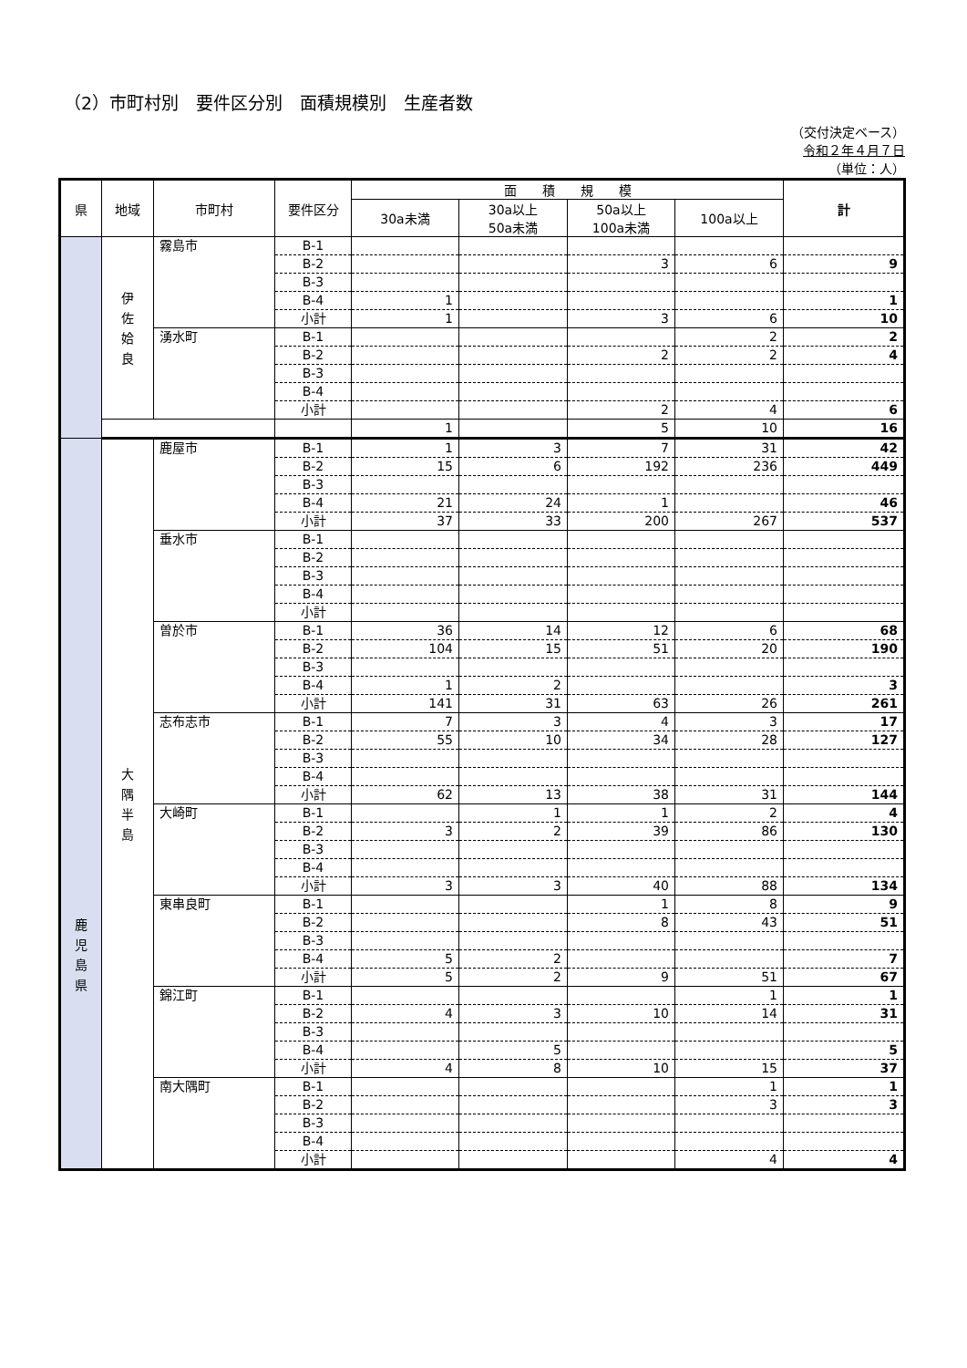（2）市町村別　要件区分別　面積規模別　生産者数
（交付決定ベース）
令和２年４月７日
（単位：人）
| 県 | 地域 | 市町村 | 要件区分 | 面 積 規 模 | | | | 計 |
| --- | --- | --- | --- | --- | --- | --- | --- | --- |
| | | | | 30a未満 | 30a以上 50a未満 | 50a以上 100a未満 | 100a以上 | |
| | 伊 佐 姶 良 | 霧島市 | B-1 | | | | | |
| | | | B-2 | | | 3 | 6 | 9 |
| | | | B-3 | | | | | |
| | | | B-4 | 1 | | | | 1 |
| | | | 小計 | 1 | | 3 | 6 | 10 |
| | | 湧水町 | B-1 | | | | 2 | 2 |
| | | | B-2 | | | 2 | 2 | 4 |
| | | | B-3 | | | | | |
| | | | B-4 | | | | | |
| | | | 小計 | | | 2 | 4 | 6 |
| | | | | 1 | | 5 | 10 | 16 |
| 鹿 児 島 県 | 大 隅 半 島 | 鹿屋市 | B-1 | 1 | 3 | 7 | 31 | 42 |
| | | | B-2 | 15 | 6 | 192 | 236 | 449 |
| | | | B-3 | | | | | |
| | | | B-4 | 21 | 24 | 1 | | 46 |
| | | | 小計 | 37 | 33 | 200 | 267 | 537 |
| | | 垂水市 | B-1 | | | | | |
| | | | B-2 | | | | | |
| | | | B-3 | | | | | |
| | | | B-4 | | | | | |
| | | | 小計 | | | | | |
| | | 曽於市 | B-1 | 36 | 14 | 12 | 6 | 68 |
| | | | B-2 | 104 | 15 | 51 | 20 | 190 |
| | | | B-3 | | | | | |
| | | | B-4 | 1 | 2 | | | 3 |
| | | | 小計 | 141 | 31 | 63 | 26 | 261 |
| | | 志布志市 | B-1 | 7 | 3 | 4 | 3 | 17 |
| | | | B-2 | 55 | 10 | 34 | 28 | 127 |
| | | | B-3 | | | | | |
| | | | B-4 | | | | | |
| | | | 小計 | 62 | 13 | 38 | 31 | 144 |
| | | 大崎町 | B-1 | | 1 | 1 | 2 | 4 |
| | | | B-2 | 3 | 2 | 39 | 86 | 130 |
| | | | B-3 | | | | | |
| | | | B-4 | | | | | |
| | | | 小計 | 3 | 3 | 40 | 88 | 134 |
| | | 東串良町 | B-1 | | | 1 | 8 | 9 |
| | | | B-2 | | | 8 | 43 | 51 |
| | | | B-3 | | | | | |
| | | | B-4 | 5 | 2 | | | 7 |
| | | | 小計 | 5 | 2 | 9 | 51 | 67 |
| | | 錦江町 | B-1 | | | | 1 | 1 |
| | | | B-2 | 4 | 3 | 10 | 14 | 31 |
| | | | B-3 | | | | | |
| | | | B-4 | | 5 | | | 5 |
| | | | 小計 | 4 | 8 | 10 | 15 | 37 |
| | | 南大隅町 | B-1 | | | | 1 | 1 |
| | | | B-2 | | | | 3 | 3 |
| | | | B-3 | | | | | |
| | | | B-4 | | | | | |
| | | | 小計 | | | | 4 | 4 |